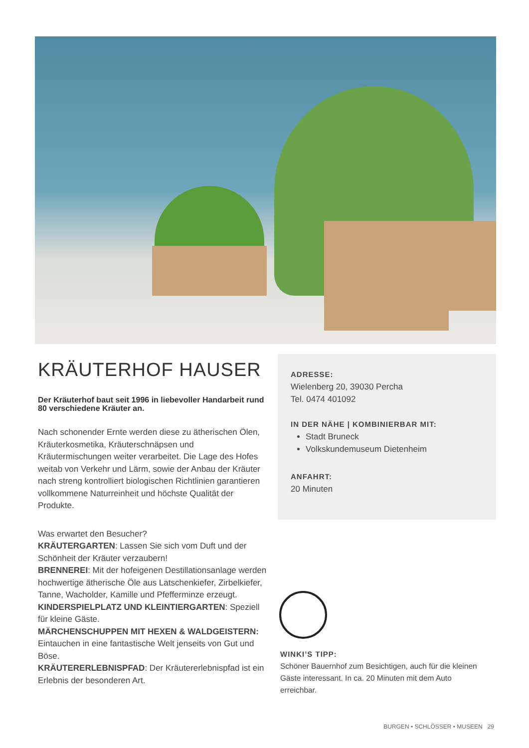KRÄUTERHOF HAUSER
Der Kräuterhof baut seit 1996 in liebevoller Handarbeit rund 80 verschiedene Kräuter an.
Nach schonender Ernte werden diese zu ätherischen Ölen, Kräuterkosmetika, Kräuterschnäpsen und Kräutermischungen weiter verarbeitet. Die Lage des Hofes weitab von Verkehr und Lärm, sowie der Anbau der Kräuter nach streng kontrolliert biologischen Richtlinien garantieren vollkommene Naturreinheit und höchste Qualität der Produkte.
Was erwartet den Besucher?
KRÄUTERGARTEN: Lassen Sie sich vom Duft und der Schönheit der Kräuter verzaubern!
BRENNEREI: Mit der hofeigenen Destillationsanlage werden hochwertige ätherische Öle aus Latschenkiefer, Zirbelkiefer, Tanne, Wacholder, Kamille und Pfefferminze erzeugt.
KINDERSPIELPLATZ UND KLEINTIERGARTEN: Speziell für kleine Gäste.
MÄRCHENSCHUPPEN MIT HEXEN & WALDGEISTERN: Eintauchen in eine fantastische Welt jenseits von Gut und Böse.
KRÄUTERERLEBNISPFAD: Der Kräutererlebnispfad ist ein Erlebnis der besonderen Art.
ADRESSE:
Wielenberg 20, 39030 Percha
Tel. 0474 401092
IN DER NÄHE | KOMBINIERBAR MIT:
Stadt Bruneck
Volkskundemuseum Dietenheim
ANFAHRT:
20 Minuten
WINKI’S TIPP:
Schöner Bauernhof zum Besichtigen, auch für die kleinen Gäste interessant. In ca. 20 Minuten mit dem Auto erreichbar.
BURGEN • SCHLÖSSER • MUSEEN 29